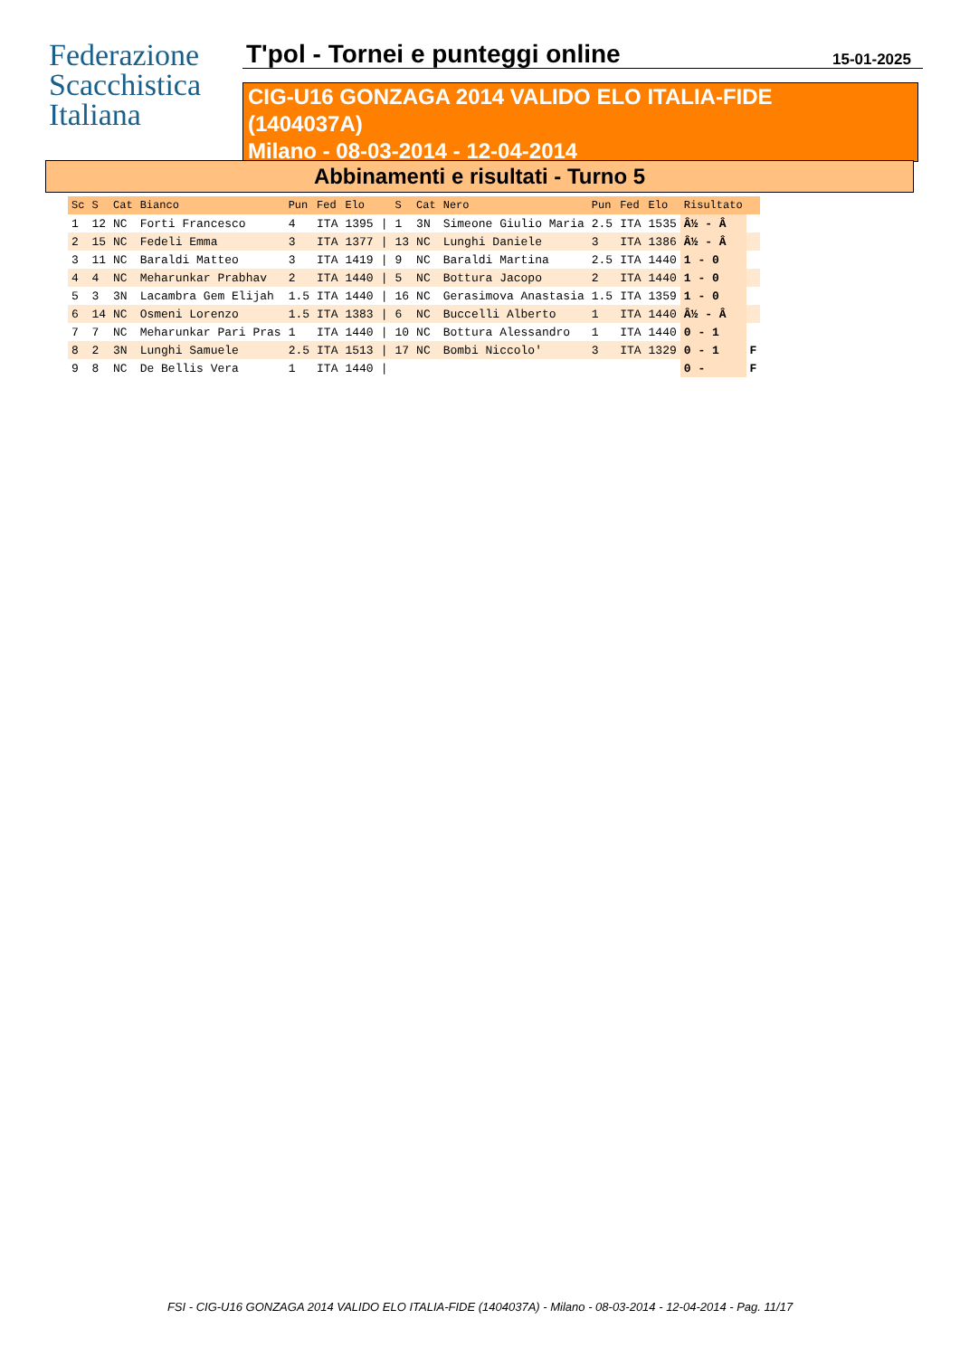Federazione
Scacchistica
Italiana
T'pol - Tornei e punteggi online
15-01-2025
CIG-U16 GONZAGA 2014 VALIDO ELO ITALIA-FIDE
(1404037A)
Milano - 08-03-2014 - 12-04-2014
Abbinamenti e risultati - Turno 5
| Sc | S | Cat | Bianco | Pun | Fed | Elo | | S | Cat | Nero | Pun | Fed | Elo | Risultato | |
| --- | --- | --- | --- | --- | --- | --- | --- | --- | --- | --- | --- | --- | --- | --- | --- |
| 1 | 12 | NC | Forti Francesco | 4 | ITA | 1395 | / | 1 | 3N | Simeone Giulio Maria | 2.5 | ITA | 1535 | Â½ - Â | |
| 2 | 15 | NC | Fedeli Emma | 3 | ITA | 1377 | / | 13 | NC | Lunghi Daniele | 3 | ITA | 1386 | Â½ - Â | |
| 3 | 11 | NC | Baraldi Matteo | 3 | ITA | 1419 | / | 9 | NC | Baraldi Martina | 2.5 | ITA | 1440 | 1 - 0 | |
| 4 | 4 | NC | Meharunkar Prabhav | 2 | ITA | 1440 | / | 5 | NC | Bottura Jacopo | 2 | ITA | 1440 | 1 - 0 | |
| 5 | 3 | 3N | Lacambra Gem Elijah | 1.5 | ITA | 1440 | / | 16 | NC | Gerasimova Anastasia | 1.5 | ITA | 1359 | 1 - 0 | |
| 6 | 14 | NC | Osmeni Lorenzo | 1.5 | ITA | 1383 | / | 6 | NC | Buccelli Alberto | 1 | ITA | 1440 | Â½ - Â | |
| 7 | 7 | NC | Meharunkar Pari Pras | 1 | ITA | 1440 | / | 10 | NC | Bottura Alessandro | 1 | ITA | 1440 | 0 - 1 | |
| 8 | 2 | 3N | Lunghi Samuele | 2.5 | ITA | 1513 | / | 17 | NC | Bombi Niccolo' | 3 | ITA | 1329 | 0 - 1 | F |
| 9 | 8 | NC | De Bellis Vera | 1 | ITA | 1440 | / | | | | | | | 0 - | F |
FSI - CIG-U16 GONZAGA 2014 VALIDO ELO ITALIA-FIDE (1404037A) - Milano - 08-03-2014 - 12-04-2014 - Pag. 11/17